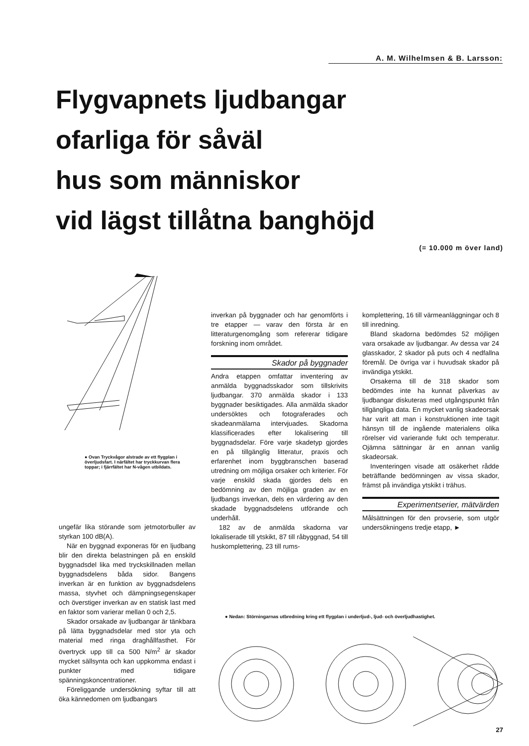A. M. Wilhelmsen & B. Larsson:
Flygvapnets ljudbangar
ofarliga för såväl
hus som människor
vid lägst tillåtna banghöjd
(= 10.000 m över land)
● Ovan Tryckvågor alstrade av ett flygplan i överljudsfart. I närfältet har tryckkurvan flera toppar; i fjärrfältet har N-vågen utbildats.
ungefär lika störande som jetmotorbuller av styrkan 100 dB(A).
När en byggnad exponeras för en ljudbang blir den direkta belastningen på en enskild byggnadsdel lika med tryckskillnaden mellan byggnadsdelens båda sidor. Bangens inverkan är en funktion av byggnadsdelens massa, styvhet och dämpningsegenskaper och överstiger inverkan av en statisk last med en faktor som varierar mellan 0 och 2,5.
Skador orsakade av ljudbangar är tänkbara på lätta byggnadsdelar med stor yta och material med ringa draghållfasthet. För övertryck upp till ca 500 N/m<sup>2</sup> är skador mycket sällsynta och kan uppkomma endast i punkter med tidigare spänningskoncentrationer.
Föreliggande undersökning syftar till att öka kännedomen om ljudbangars
inverkan på byggnader och har genomförts i tre etapper — varav den första är en litteraturgenomgång som refererar tidigare forskning inom området.
Skador på byggnader
Andra etappen omfattar inventering av anmälda byggnadsskador som tillskrivits ljudbangar. 370 anmälda skador i 133 byggnader besiktigades. Alla anmälda skador undersöktes och fotograferades och skadeanmälarna intervjuades. Skadorna klassificerades efter lokalisering till byggnadsdelar. Före varje skadetyp gjordes en på tillgänglig litteratur, praxis och erfarenhet inom byggbranschen baserad utredning om möjliga orsaker och kriterier. För varje enskild skada gjordes dels en bedömning av den möjliga graden av en ljudbangs inverkan, dels en värdering av den skadade byggnadsdelens utförande och underhåll.
182 av de anmälda skadorna var lokaliserade till ytskikt, 87 till råbyggnad, 54 till huskomplettering, 23 till rums-
komplettering, 16 till värmeanläggningar och 8 till inredning.
Bland skadorna bedömdes 52 möjligen vara orsakade av ljudbangar. Av dessa var 24 glasskador, 2 skador på puts och 4 nedfallna föremål. De övriga var i huvudsak skador på invändiga ytskikt.
Orsakerna till de 318 skador som bedömdes inte ha kunnat påverkas av ljudbangar diskuteras med utgångspunkt från tillgängliga data. En mycket vanlig skadeorsak har varit att man i konstruktionen inte tagit hänsyn till de ingående materialens olika rörelser vid varierande fukt och temperatur. Ojämna sättningar är en annan vanlig skadeorsak.
Inventeringen visade att osäkerhet rådde beträffande bedömningen av vissa skador, främst på invändiga ytskikt i trähus.
Experimentserier, mätvärden
Målsättningen för den provserie, som utgör undersökningens tredje etapp, ►
● Nedan: Störningarnas utbredning kring ett flygplan i underljud-, ljud- och överljudhastighet.
27